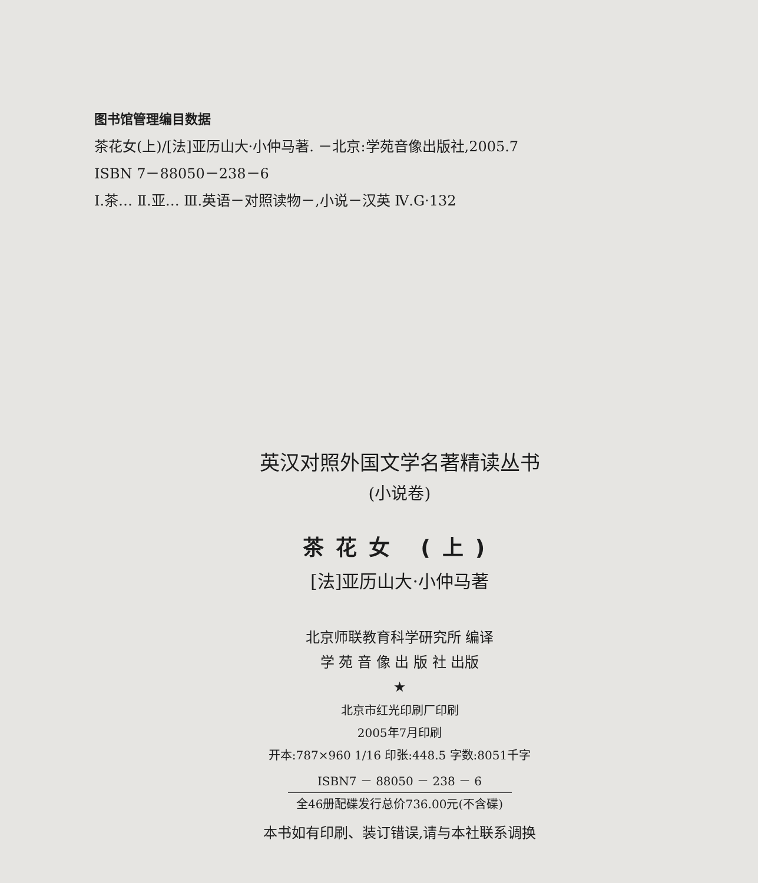图书馆管理编目数据
茶花女(上)/[法]亚历山大·小仲马著. －北京:学苑音像出版社,2005.7
ISBN 7－88050－238－6
Ⅰ.茶… Ⅱ.亚… Ⅲ.英语－对照读物－,小说－汉英 Ⅳ.G·132
英汉对照外国文学名著精读丛书
(小说卷)
茶花女 (上)
[法]亚历山大·小仲马著
北京师联教育科学研究所 编译
学 苑 音 像 出 版 社 出版
★
北京市红光印刷厂印刷
2005年7月印刷
开本:787×960 1/16 印张:448.5 字数:8051千字
ISBN7 － 88050 － 238 － 6
全46册配碟发行总价736.00元(不含碟)
本书如有印刷、装订错误,请与本社联系调换